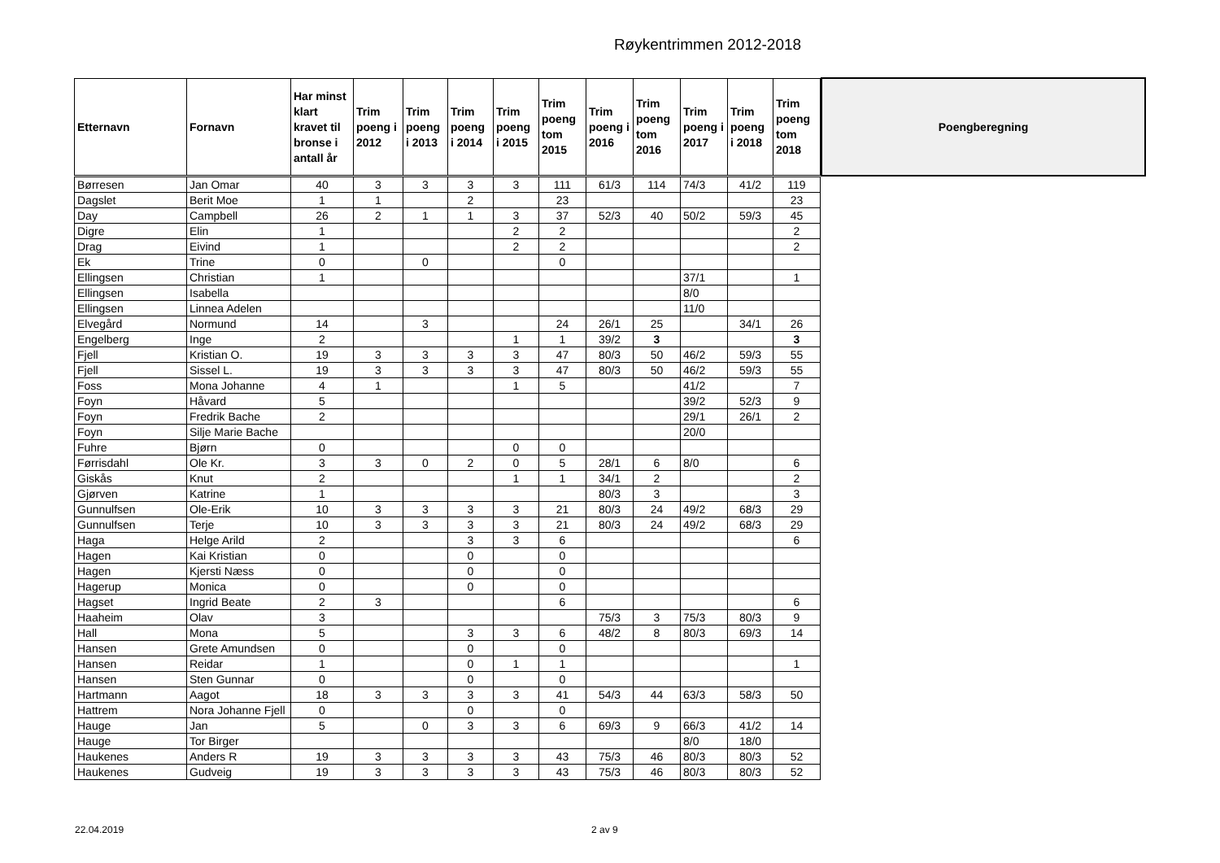Røykentrimmen 2012-2018
| Etternavn | Fornavn | Har minst klart kravet til bronse i antall år | Trim poeng i 2012 | Trim poeng i 2013 | Trim poeng i 2014 | Trim poeng i 2015 | Trim poeng tom 2015 | Trim poeng i 2016 | Trim poeng tom 2016 | Trim poeng i 2017 | Trim poeng i 2018 | Trim poeng tom 2018 |
| --- | --- | --- | --- | --- | --- | --- | --- | --- | --- | --- | --- | --- |
| Børresen | Jan Omar | 40 | 3 | 3 | 3 | 3 | 111 | 61/3 | 114 | 74/3 | 41/2 | 119 |
| Dagslet | Berit Moe | 1 | 1 | | 2 | | 23 | | | | | 23 |
| Day | Campbell | 26 | 2 | 1 | 1 | 3 | 37 | 52/3 | 40 | 50/2 | 59/3 | 45 |
| Digre | Elin | 1 | | | | 2 | 2 | | | | | 2 |
| Drag | Eivind | 1 | | | | 2 | 2 | | | | | 2 |
| Ek | Trine | 0 | | 0 | | | 0 | | | | | |
| Ellingsen | Christian | 1 | | | | | | | | 37/1 | | 1 |
| Ellingsen | Isabella | | | | | | | | | 8/0 | | |
| Ellingsen | Linnea Adelen | | | | | | | | | 11/0 | | |
| Elvegård | Normund | 14 | | 3 | | | 24 | 26/1 | 25 | | 34/1 | 26 |
| Engelberg | Inge | 2 | | | | 1 | 1 | 39/2 | 3 | | | 3 |
| Fjell | Kristian O. | 19 | 3 | 3 | 3 | 3 | 47 | 80/3 | 50 | 46/2 | 59/3 | 55 |
| Fjell | Sissel L. | 19 | 3 | 3 | 3 | 3 | 47 | 80/3 | 50 | 46/2 | 59/3 | 55 |
| Foss | Mona Johanne | 4 | 1 | | | 1 | 5 | | | 41/2 | | 7 |
| Foyn | Håvard | 5 | | | | | | | | 39/2 | 52/3 | 9 |
| Foyn | Fredrik Bache | 2 | | | | | | | | 29/1 | 26/1 | 2 |
| Foyn | Silje Marie Bache | | | | | | | | | 20/0 | | |
| Fuhre | Bjørn | 0 | | | | 0 | 0 | | | | | |
| Førrisdahl | Ole Kr. | 3 | 3 | 0 | 2 | 0 | 5 | 28/1 | 6 | 8/0 | | 6 |
| Giskås | Knut | 2 | | | | 1 | 1 | 34/1 | 2 | | | 2 |
| Gjørven | Katrine | 1 | | | | | | 80/3 | 3 | | | 3 |
| Gunnulfsen | Ole-Erik | 10 | 3 | 3 | 3 | 3 | 21 | 80/3 | 24 | 49/2 | 68/3 | 29 |
| Gunnulfsen | Terje | 10 | 3 | 3 | 3 | 3 | 21 | 80/3 | 24 | 49/2 | 68/3 | 29 |
| Haga | Helge Arild | 2 | | | 3 | 3 | 6 | | | | | 6 |
| Hagen | Kai Kristian | 0 | | | 0 | | 0 | | | | | |
| Hagen | Kjersti Næss | 0 | | | 0 | | 0 | | | | | |
| Hagerup | Monica | 0 | | | 0 | | 0 | | | | | |
| Hagset | Ingrid Beate | 2 | 3 | | | | 6 | | | | | 6 |
| Haaheim | Olav | 3 | | | | | | 75/3 | 3 | 75/3 | 80/3 | 9 |
| Hall | Mona | 5 | | | 3 | 3 | 6 | 48/2 | 8 | 80/3 | 69/3 | 14 |
| Hansen | Grete Amundsen | 0 | | | 0 | | 0 | | | | | |
| Hansen | Reidar | 1 | | | 0 | 1 | 1 | | | | | 1 |
| Hansen | Sten Gunnar | 0 | | | 0 | | 0 | | | | | |
| Hartmann | Aagot | 18 | 3 | 3 | 3 | 3 | 41 | 54/3 | 44 | 63/3 | 58/3 | 50 |
| Hattrem | Nora Johanne Fjell | 0 | | | 0 | | 0 | | | | | |
| Hauge | Jan | 5 | | 0 | 3 | 3 | 6 | 69/3 | 9 | 66/3 | 41/2 | 14 |
| Hauge | Tor Birger | | | | | | | | | 8/0 | 18/0 | |
| Haukenes | Anders R | 19 | 3 | 3 | 3 | 3 | 43 | 75/3 | 46 | 80/3 | 80/3 | 52 |
| Haukenes | Gudveig | 19 | 3 | 3 | 3 | 3 | 43 | 75/3 | 46 | 80/3 | 80/3 | 52 |
Poengberegning
22.04.2019 2 av 9